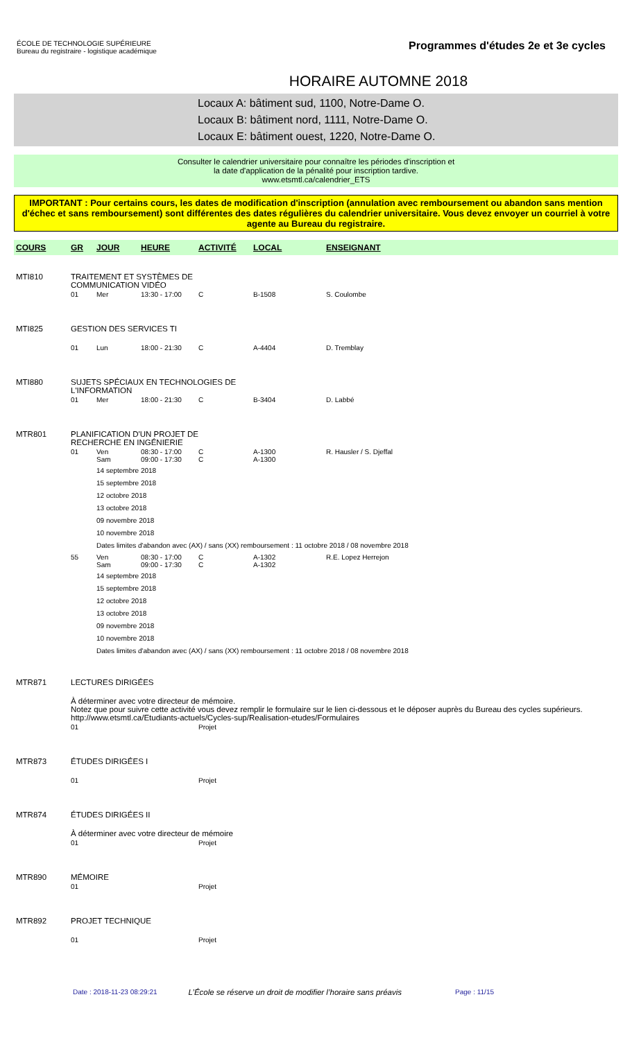ÉCOLE DE TECHNOLOGIE SUPÉRIEURE
Bureau du registraire - logistique académique
Programmes d'études 2e et 3e cycles
HORAIRE AUTOMNE 2018
Locaux A: bâtiment sud, 1100, Notre-Dame O.
Locaux B: bâtiment nord, 1111, Notre-Dame O.
Locaux E: bâtiment ouest, 1220, Notre-Dame O.
Consulter le calendrier universitaire pour connaître les périodes d'inscription et
la date d'application de la pénalité pour inscription tardive.
www.etsmtl.ca/calendrier_ETS
IMPORTANT : Pour certains cours, les dates de modification d'inscription (annulation avec remboursement ou abandon sans mention d'échec et sans remboursement) sont différentes des dates régulières du calendrier universitaire. Vous devez envoyer un courriel à votre agente au Bureau du registraire.
| COURS | GR | JOUR | HEURE | ACTIVITÉ | LOCAL | ENSEIGNANT |
| --- | --- | --- | --- | --- | --- | --- |
| MTI810 | TRAITEMENT ET SYSTÈMES DE COMMUNICATION VIDÉO | | | | | |
| | 01 | Mer | 13:30 - 17:00 | C | B-1508 | S. Coulombe |
| MTI825 | GESTION DES SERVICES TI | | | | | |
| | 01 | Lun | 18:00 - 21:30 | C | A-4404 | D. Tremblay |
| MTI880 | SUJETS SPÉCIAUX EN TECHNOLOGIES DE L'INFORMATION | | | | | |
| | 01 | Mer | 18:00 - 21:30 | C | B-3404 | D. Labbé |
| MTR801 | PLANIFICATION D'UN PROJET DE RECHERCHE EN INGÉNIERIE | | | | | |
| | 01 | Ven Sam | 08:30 - 17:00 09:00 - 17:30 | C C | A-1300 A-1300 | R. Hausler / S. Djeffal |
| | | 14 septembre 2018 15 septembre 2018 12 octobre 2018 13 octobre 2018 09 novembre 2018 10 novembre 2018 Dates limites d'abandon avec (AX) / sans (XX) remboursement : 11 octobre 2018 / 08 novembre 2018 | | | | |
| | 55 | Ven Sam | 08:30 - 17:00 09:00 - 17:30 | C C | A-1302 A-1302 | R.E. Lopez Herrejon |
| | | 14 septembre 2018 15 septembre 2018 12 octobre 2018 13 octobre 2018 09 novembre 2018 10 novembre 2018 Dates limites d'abandon avec (AX) / sans (XX) remboursement : 11 octobre 2018 / 08 novembre 2018 | | | | |
| MTR871 | LECTURES DIRIGÉES | | | | | |
| | À déterminer avec votre directeur de mémoire. Notez que pour suivre cette activité vous devez remplir le formulaire sur le lien ci-dessous et le déposer auprès du Bureau des cycles supérieurs. http://www.etsmtl.ca/Etudiants-actuels/Cycles-sup/Realisation-etudes/Formulaires | | | | | |
| | 01 | | | Projet | | |
| MTR873 | ÉTUDES DIRIGÉES I | | | | | |
| | 01 | | | Projet | | |
| MTR874 | ÉTUDES DIRIGÉES II | | | | | |
| | À déterminer avec votre directeur de mémoire | | | | | |
| | 01 | | | Projet | | |
| MTR890 | MÉMOIRE | | | | | |
| | 01 | | | Projet | | |
| MTR892 | PROJET TECHNIQUE | | | | | |
| | 01 | | | Projet | | |
Date : 2018-11-23 08:29:21 L’École se réserve un droit de modifier l’horaire sans préavis Page : 11/15